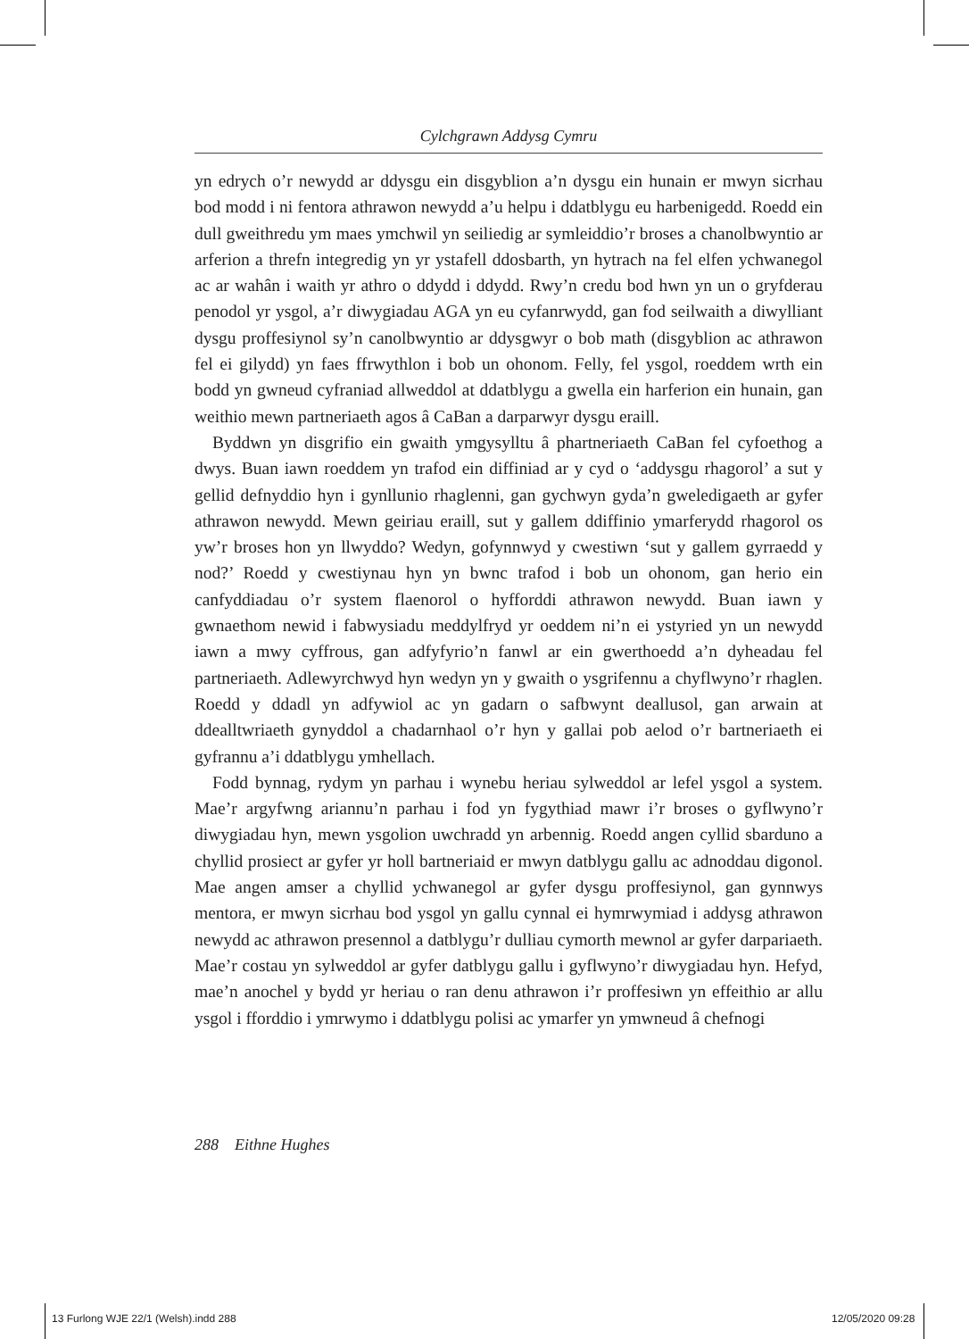Cylchgrawn Addysg Cymru
yn edrych o’r newydd ar ddysgu ein disgyblion a’n dysgu ein hunain er mwyn sicrhau bod modd i ni fentora athrawon newydd a’u helpu i ddatblygu eu harbenigedd. Roedd ein dull gweithredu ym maes ymchwil yn seiliedig ar symleiddio’r broses a chanolbwyntio ar arferion a threfn integredig yn yr ystafell ddosbarth, yn hytrach na fel elfen ychwanegol ac ar wahân i waith yr athro o ddydd i ddydd. Rwy’n credu bod hwn yn un o gryfderau penodol yr ysgol, a’r diwygiadau AGA yn eu cyfanrwydd, gan fod seilwaith a diwylliant dysgu proffesiynol sy’n canolbwyntio ar ddysgwyr o bob math (disgyblion ac athrawon fel ei gilydd) yn faes ffrwythlon i bob un ohonom. Felly, fel ysgol, roeddem wrth ein bodd yn gwneud cyfraniad allweddol at ddatblygu a gwella ein harferion ein hunain, gan weithio mewn partneriaeth agos â CaBan a darparwyr dysgu eraill.
Byddwn yn disgrifio ein gwaith ymgysylltu â phartneriaeth CaBan fel cyfoethog a dwys. Buan iawn roeddem yn trafod ein diffiniad ar y cyd o ‘addysgu rhagorol’ a sut y gellid defnyddio hyn i gynllunio rhaglenni, gan gychwyn gyda’n gweledigaeth ar gyfer athrawon newydd. Mewn geiriau eraill, sut y gallem ddiffinio ymarferydd rhagorol os yw’r broses hon yn llwyddo? Wedyn, gofynnwyd y cwestiwn ‘sut y gallem gyrraedd y nod?’ Roedd y cwestiynau hyn yn bwnc trafod i bob un ohonom, gan herio ein canfyddiadau o’r system flaenorol o hyfforddi athrawon newydd. Buan iawn y gwnaethom newid i fabwysiadu meddylfryd yr oeddem ni’n ei ystyried yn un newydd iawn a mwy cyffrous, gan adfyfyrio’n fanwl ar ein gwerthoedd a’n dyheadau fel partneriaeth. Adlewyrchwyd hyn wedyn yn y gwaith o ysgrifennu a chyflwyno’r rhaglen. Roedd y ddadl yn adfywiol ac yn gadarn o safbwynt deallusol, gan arwain at ddealltwriaeth gynyddol a chadarnhaol o’r hyn y gallai pob aelod o’r bartneriaeth ei gyfrannu a’i ddatblygu ymhellach.
Fodd bynnag, rydym yn parhau i wynebu heriau sylweddol ar lefel ysgol a system. Mae’r argyfwng ariannu’n parhau i fod yn fygythiad mawr i’r broses o gyflwyno’r diwygiadau hyn, mewn ysgolion uwchradd yn arbennig. Roedd angen cyllid sbarduno a chyllid prosiect ar gyfer yr holl bartneriaid er mwyn datblygu gallu ac adnoddau digonol. Mae angen amser a chyllid ychwanegol ar gyfer dysgu proffesiynol, gan gynnwys mentora, er mwyn sicrhau bod ysgol yn gallu cynnal ei hymrwymiad i addysg athrawon newydd ac athrawon presennol a datblygu’r dulliau cymorth mewnol ar gyfer darpariaeth. Mae’r costau yn sylweddol ar gyfer datblygu gallu i gyflwyno’r diwygiadau hyn. Hefyd, mae’n anochel y bydd yr heriau o ran denu athrawon i’r proffesiwn yn effeithio ar allu ysgol i fforddio i ymrwymo i ddatblygu polisi ac ymarfer yn ymwneud â chefnogi
288 Eithne Hughes
13 Furlong WJE 22/1 (Welsh).indd 288
12/05/2020 09:28